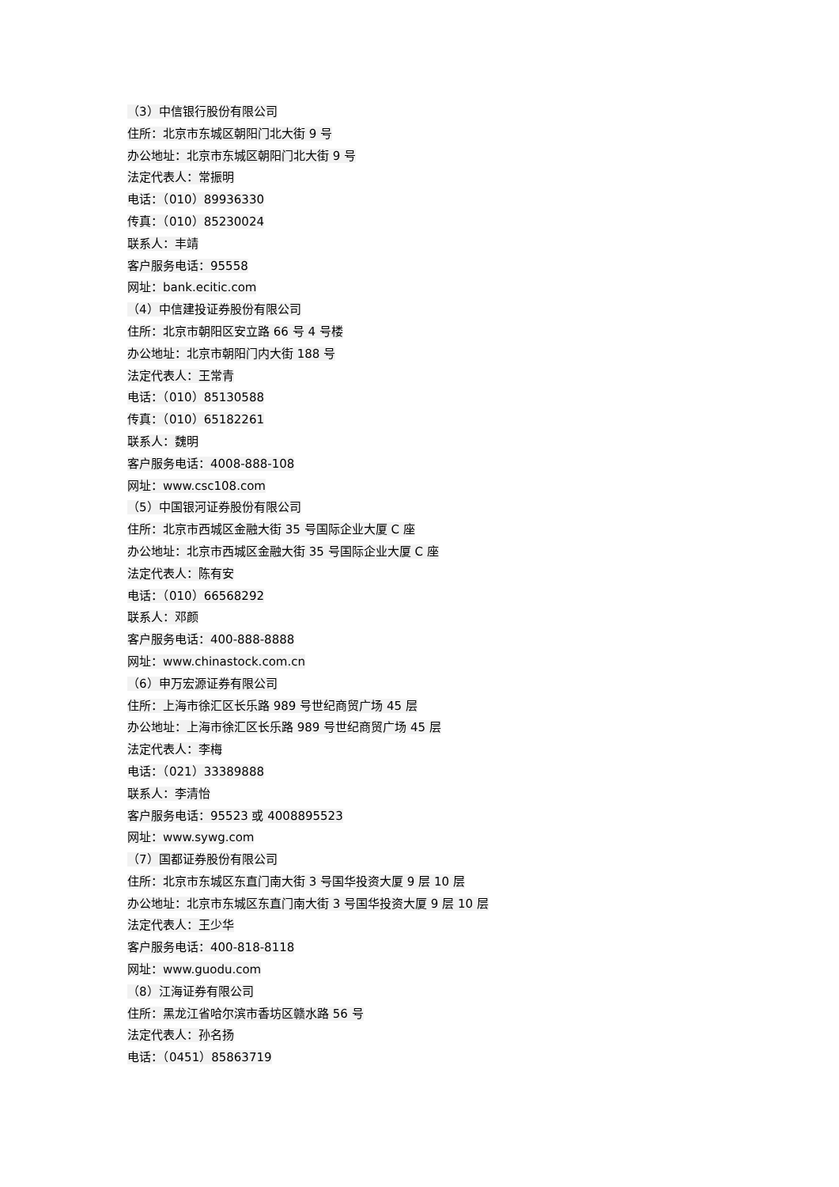（3）中信银行股份有限公司
住所：北京市东城区朝阳门北大街 9 号
办公地址：北京市东城区朝阳门北大街 9 号
法定代表人：常振明
电话：（010）89936330
传真：（010）85230024
联系人：丰靖
客户服务电话：95558
网址：bank.ecitic.com
（4）中信建投证券股份有限公司
住所：北京市朝阳区安立路 66 号 4 号楼
办公地址：北京市朝阳门内大街 188 号
法定代表人：王常青
电话：（010）85130588
传真：（010）65182261
联系人：魏明
客户服务电话：4008-888-108
网址：www.csc108.com
（5）中国银河证券股份有限公司
住所：北京市西城区金融大街 35 号国际企业大厦 C 座
办公地址：北京市西城区金融大街 35 号国际企业大厦 C 座
法定代表人：陈有安
电话：（010）66568292
联系人：邓颜
客户服务电话：400-888-8888
网址：www.chinastock.com.cn
（6）申万宏源证券有限公司
住所：上海市徐汇区长乐路 989 号世纪商贸广场 45 层
办公地址：上海市徐汇区长乐路 989 号世纪商贸广场 45 层
法定代表人：李梅
电话：（021）33389888
联系人：李清怡
客户服务电话：95523 或 4008895523
网址：www.sywg.com
（7）国都证券股份有限公司
住所：北京市东城区东直门南大街 3 号国华投资大厦 9 层 10 层
办公地址：北京市东城区东直门南大街 3 号国华投资大厦 9 层 10 层
法定代表人：王少华
客户服务电话：400-818-8118
网址：www.guodu.com
（8）江海证券有限公司
住所：黑龙江省哈尔滨市香坊区赣水路 56 号
法定代表人：孙名扬
电话：（0451）85863719